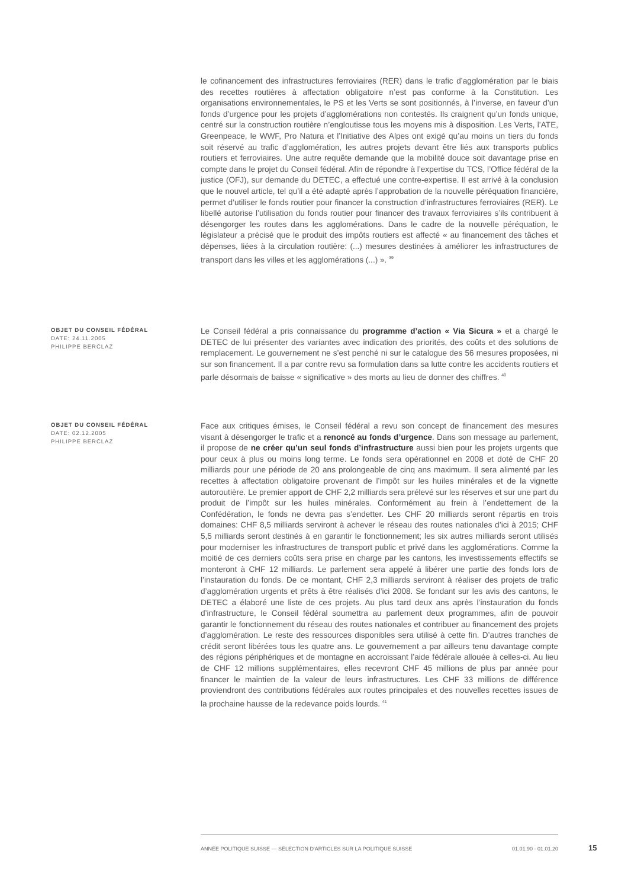le cofinancement des infrastructures ferroviaires (RER) dans le trafic d’agglomération par le biais des recettes routières à affectation obligatoire n’est pas conforme à la Constitution. Les organisations environnementales, le PS et les Verts se sont positionnés, à l’inverse, en faveur d’un fonds d’urgence pour les projets d’agglomérations non contestés. Ils craignent qu’un fonds unique, centré sur la construction routière n’engloutisse tous les moyens mis à disposition. Les Verts, l’ATE, Greenpeace, le WWF, Pro Natura et l’Initiative des Alpes ont exigé qu’au moins un tiers du fonds soit réservé au trafic d’agglomération, les autres projets devant être liés aux transports publics routiers et ferroviaires. Une autre requête demande que la mobilité douce soit davantage prise en compte dans le projet du Conseil fédéral. Afin de répondre à l’expertise du TCS, l’Office fédéral de la justice (OFJ), sur demande du DETEC, a effectué une contre-expertise. Il est arrivé à la conclusion que le nouvel article, tel qu’il a été adapté après l’approbation de la nouvelle péréquation financière, permet d’utiliser le fonds routier pour financer la construction d’infrastructures ferroviaires (RER). Le libellé autorise l’utilisation du fonds routier pour financer des travaux ferroviaires s’ils contribuent à désengorger les routes dans les agglomérations. Dans le cadre de la nouvelle péréquation, le législateur a précisé que le produit des impôts routiers est affecté « au financement des tâches et dépenses, liées à la circulation routière: (...) mesures destinées à améliorer les infrastructures de transport dans les villes et les agglomérations (...) ». <sup>39</sup>
OBJET DU CONSEIL FÉDÉRAL
DATE: 24.11.2005
PHILIPPE BERCLAZ
Le Conseil fédéral a pris connaissance du programme d’action « Via Sicura » et a chargé le DETEC de lui présenter des variantes avec indication des priorités, des coûts et des solutions de remplacement. Le gouvernement ne s’est penché ni sur le catalogue des 56 mesures proposées, ni sur son financement. Il a par contre revu sa formulation dans sa lutte contre les accidents routiers et parle désormais de baisse « significative » des morts au lieu de donner des chiffres. <sup>40</sup>
OBJET DU CONSEIL FÉDÉRAL
DATE: 02.12.2005
PHILIPPE BERCLAZ
Face aux critiques émises, le Conseil fédéral a revu son concept de financement des mesures visant à désengorger le trafic et a renoncé au fonds d’urgence. Dans son message au parlement, il propose de ne créer qu’un seul fonds d’infrastructure aussi bien pour les projets urgents que pour ceux à plus ou moins long terme. Le fonds sera opérationnel en 2008 et doté de CHF 20 milliards pour une période de 20 ans prolongeable de cinq ans maximum. Il sera alimenté par les recettes à affectation obligatoire provenant de l’impôt sur les huiles minérales et de la vignette autoroutière. Le premier apport de CHF 2,2 milliards sera prélevé sur les réserves et sur une part du produit de l’impôt sur les huiles minérales. Conformément au frein à l’endettement de la Confédération, le fonds ne devra pas s’endetter. Les CHF 20 milliards seront répartis en trois domaines: CHF 8,5 milliards serviront à achever le réseau des routes nationales d’ici à 2015; CHF 5,5 milliards seront destinés à en garantir le fonctionnement; les six autres milliards seront utilisés pour moderniser les infrastructures de transport public et privé dans les agglomérations. Comme la moitié de ces derniers coûts sera prise en charge par les cantons, les investissements effectifs se monteront à CHF 12 milliards. Le parlement sera appelé à libérer une partie des fonds lors de l’instauration du fonds. De ce montant, CHF 2,3 milliards serviront à réaliser des projets de trafic d’agglomération urgents et prêts à être réalisés d’ici 2008. Se fondant sur les avis des cantons, le DETEC a élaboré une liste de ces projets. Au plus tard deux ans après l’instauration du fonds d’infrastructure, le Conseil fédéral soumettra au parlement deux programmes, afin de pouvoir garantir le fonctionnement du réseau des routes nationales et contribuer au financement des projets d’agglomération. Le reste des ressources disponibles sera utilisé à cette fin. D’autres tranches de crédit seront libérées tous les quatre ans. Le gouvernement a par ailleurs tenu davantage compte des régions périphériques et de montagne en accroissant l’aide fédérale allouée à celles-ci. Au lieu de CHF 12 millions supplémentaires, elles recevront CHF 45 millions de plus par année pour financer le maintien de la valeur de leurs infrastructures. Les CHF 33 millions de différence proviendront des contributions fédérales aux routes principales et des nouvelles recettes issues de la prochaine hausse de la redevance poids lourds. <sup>41</sup>
ANNÉE POLITIQUE SUISSE — SÉLECTION D'ARTICLES SUR LA POLITIQUE SUISSE 01.01.90 - 01.01.20
15